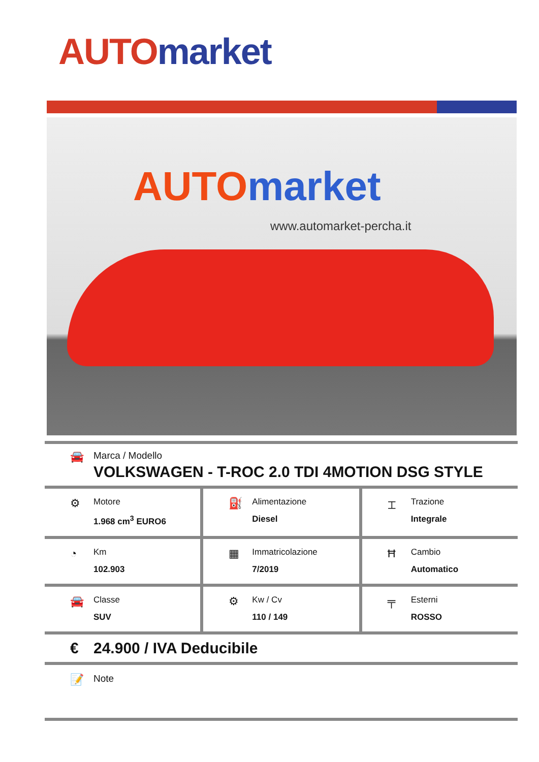AUTO market
AUTO market
www.automarket-percha.it
🚘
Marca / Modello
VOLKSWAGEN - T-ROC 2.0 TDI 4MOTION DSG STYLE
⚙
Motore
1.968 cm<sup>3</sup> EURO6
⛽
Alimentazione
Diesel
⌶
Trazione
Integrale
◔
Km
102.903
▦
Immatricolazione
7/2019
Ħ
Cambio
Automatico
🚘
Classe
SUV
⚙
Kw / Cv
110 / 149
╤
Esterni
ROSSO
€ 24.900 / IVA Deducibile
📝
Note